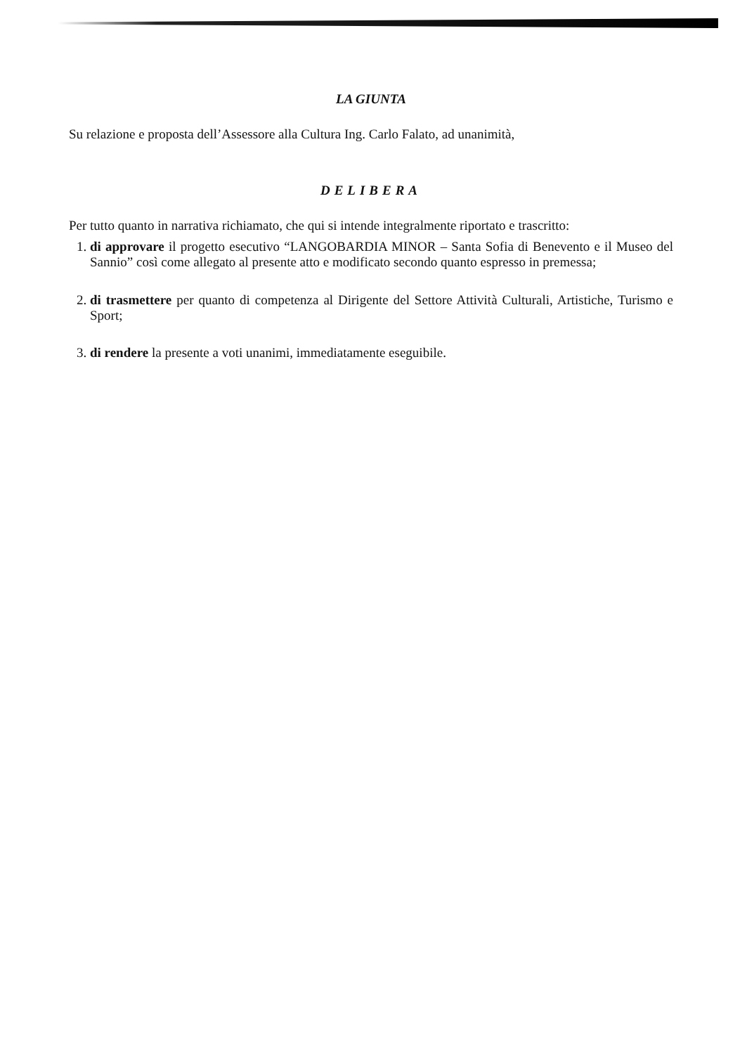LA GIUNTA
Su relazione e proposta dell’Assessore alla Cultura Ing. Carlo Falato, ad unanimità,
DELIBERA
Per tutto quanto in narrativa richiamato, che qui si intende integralmente riportato e trascritto:
1. di approvare il progetto esecutivo “LANGOBARDIA MINOR – Santa Sofia di Benevento e il Museo del Sannio” così come allegato al presente atto e modificato secondo quanto espresso in premessa;
2. di trasmettere per quanto di competenza al Dirigente del Settore Attività Culturali, Artistiche, Turismo e Sport;
3. di rendere la presente a voti unanimi, immediatamente eseguibile.